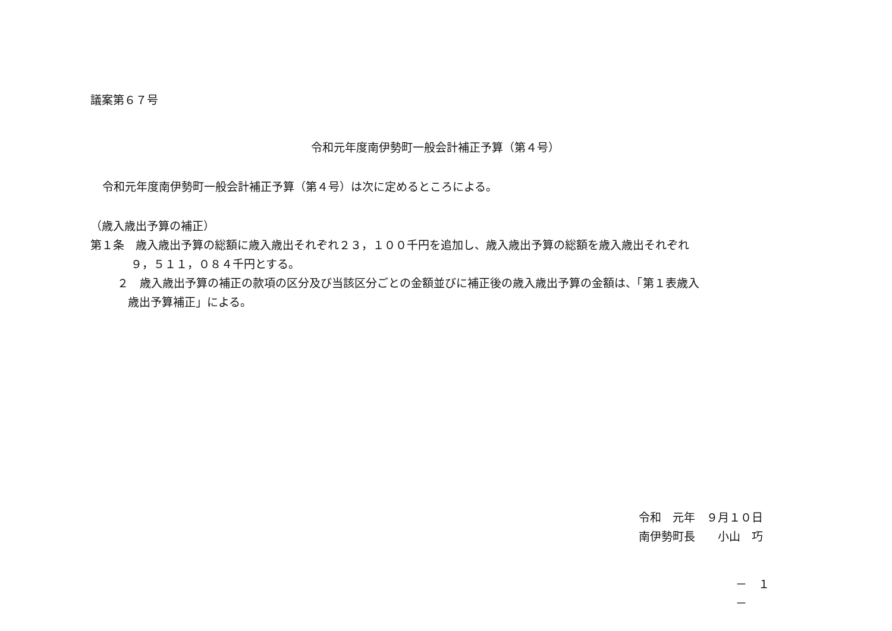議案第６７号
令和元年度南伊勢町一般会計補正予算（第４号）
令和元年度南伊勢町一般会計補正予算（第４号）は次に定めるところによる。
（歳入歳出予算の補正）
第１条　歳入歳出予算の総額に歳入歳出それぞれ２３，１００千円を追加し、歳入歳出予算の総額を歳入歳出それぞれ
９，５１１，０８４千円とする。
２　歳入歳出予算の補正の款項の区分及び当該区分ごとの金額並びに補正後の歳入歳出予算の金額は、「第１表歳入
歳出予算補正」による。
令和　元年　９月１０日
南伊勢町長　　小山　巧
－　１　－